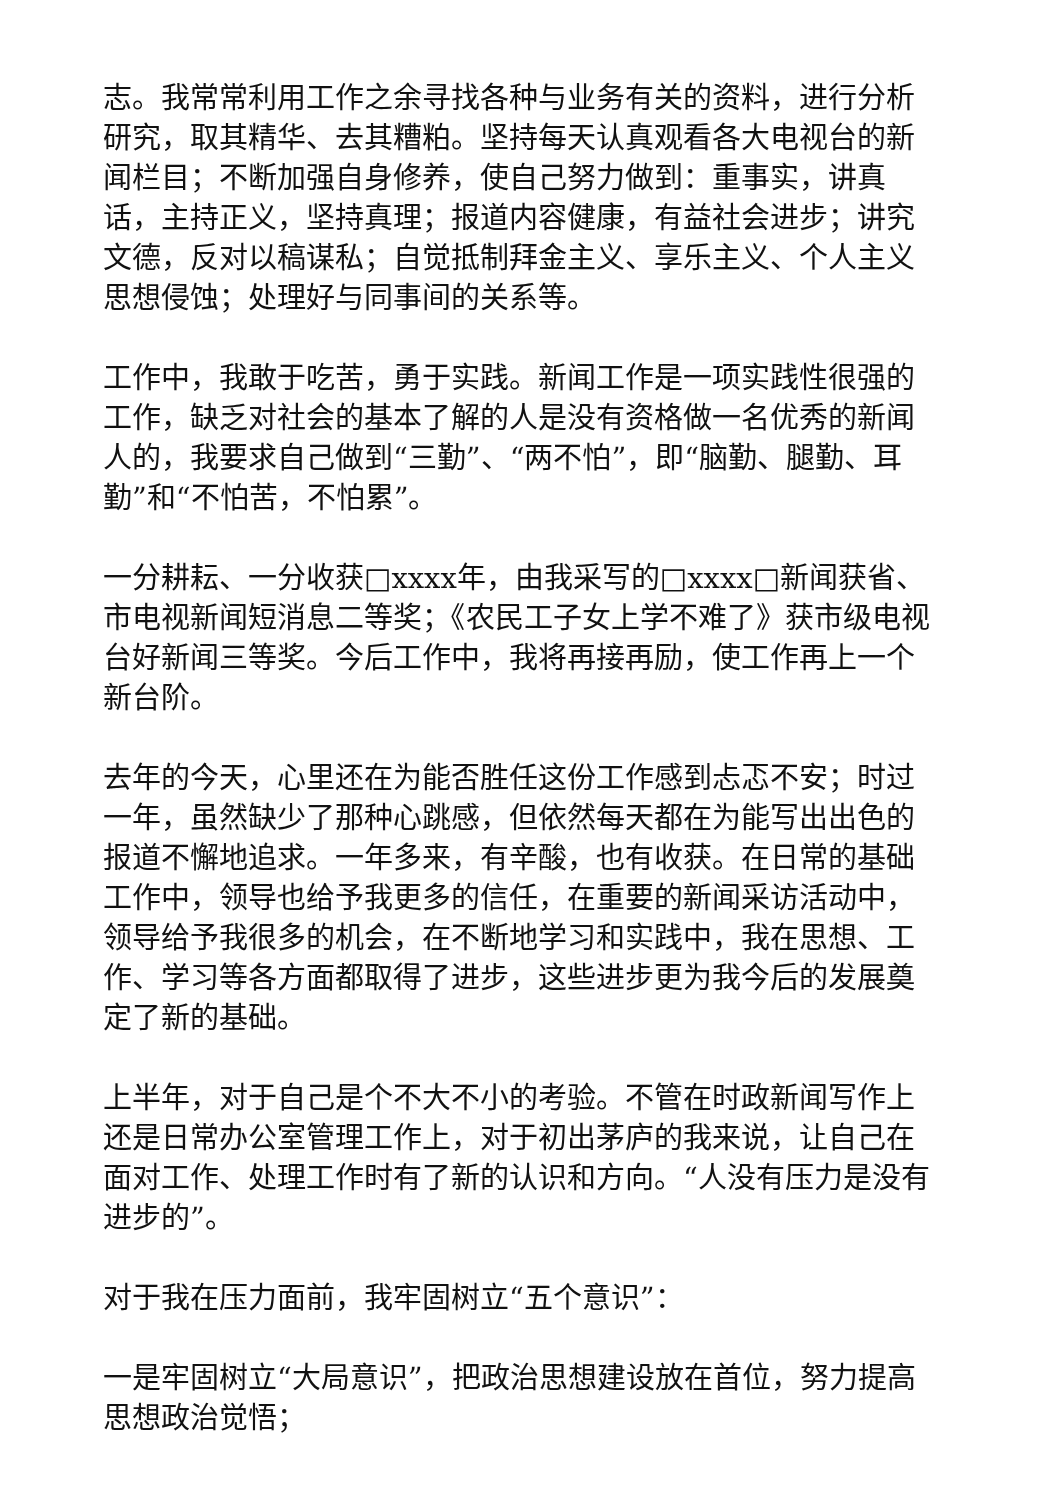志。我常常利用工作之余寻找各种与业务有关的资料，进行分析研究，取其精华、去其糟粕。坚持每天认真观看各大电视台的新闻栏目；不断加强自身修养，使自己努力做到：重事实，讲真话，主持正义，坚持真理；报道内容健康，有益社会进步；讲究文德，反对以稿谋私；自觉抵制拜金主义、享乐主义、个人主义思想侵蚀；处理好与同事间的关系等。
工作中，我敢于吃苦，勇于实践。新闻工作是一项实践性很强的工作，缺乏对社会的基本了解的人是没有资格做一名优秀的新闻人的，我要求自己做到“三勤”、“两不怕”，即“脑勤、腿勤、耳勤”和“不怕苦，不怕累”。
一分耕耘、一分收获□xxxx年，由我采写的□xxxx□新闻获省、市电视新闻短消息二等奖；《农民工子女上学不难了》获市级电视台好新闻三等奖。今后工作中，我将再接再励，使工作再上一个新台阶。
去年的今天，心里还在为能否胜任这份工作感到忐忑不安；时过一年，虽然缺少了那种心跳感，但依然每天都在为能写出出色的报道不懈地追求。一年多来，有辛酸，也有收获。在日常的基础工作中，领导也给予我更多的信任，在重要的新闻采访活动中，领导给予我很多的机会，在不断地学习和实践中，我在思想、工作、学习等各方面都取得了进步，这些进步更为我今后的发展奠定了新的基础。
上半年，对于自己是个不大不小的考验。不管在时政新闻写作上还是日常办公室管理工作上，对于初出茅庐的我来说，让自己在面对工作、处理工作时有了新的认识和方向。“人没有压力是没有进步的”。
对于我在压力面前，我牢固树立“五个意识”：
一是牢固树立“大局意识”，把政治思想建设放在首位，努力提高思想政治觉悟；